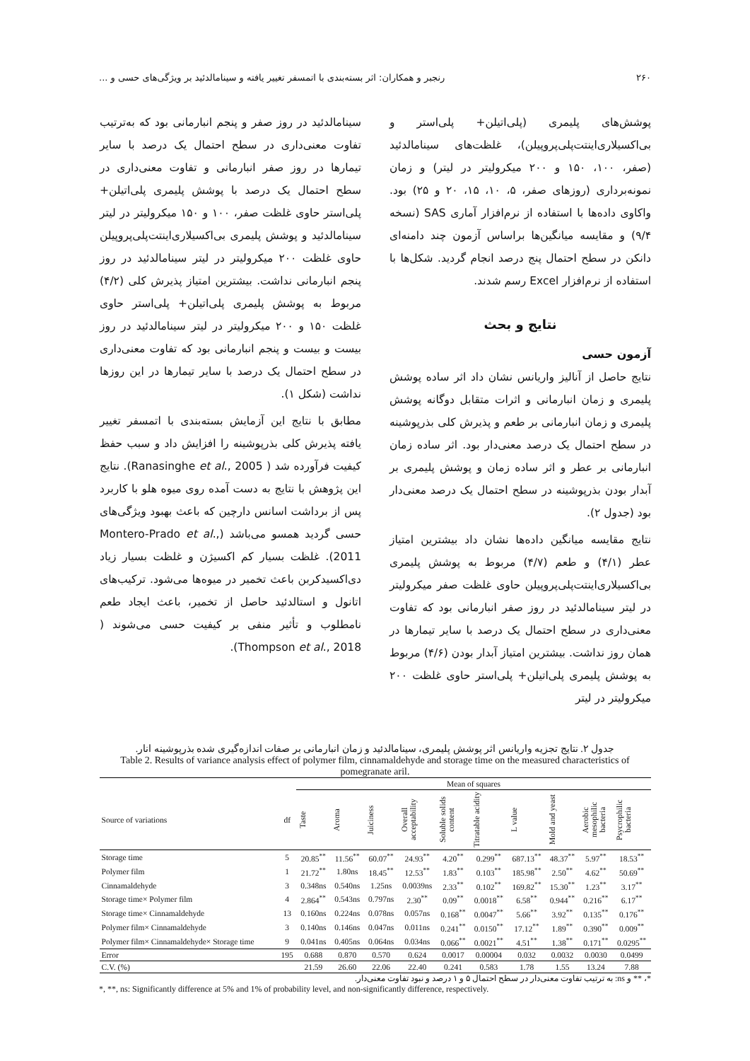۲۶۰ رنجبر و همکاران: اثر بسته‌بندی با اتمسفر تغییر یافته و سینامالدئید بر ویژگی‌های حسی و ...
پوشش‌های پلیمری (پلی‌اتیلن+ پلی‌استر و بی‌اکسیلاری‌اینتت‌پلی‌پروپیلن)، غلظت‌های سینامالدئید (صفر، ۱۰۰، ۱۵۰ و ۲۰۰ میکرولیتر در لیتر) و زمان نمونه‌برداری (روزهای صفر، ۵، ۱۰، ۱۵، ۲۰ و ۲۵) بود. واکاوی داده‌ها با استفاده از نرم‌افزار آماری SAS (نسخه ۹/۴) و مقایسه میانگین‌ها براساس آزمون چند دامنه‌ای دانکن در سطح احتمال پنج درصد انجام گردید. شکل‌ها با استفاده از نرم‌افزار Excel رسم شدند.
نتایج و بحث
آزمون حسی
نتایج حاصل از آنالیز واریانس نشان داد اثر ساده پوشش پلیمری و زمان انبارمانی و اثرات متقابل دوگانه پوشش پلیمری و زمان انبارمانی بر طعم و پذیرش کلی بذرپوشینه در سطح احتمال یک درصد معنی‌دار بود. اثر ساده زمان انبارمانی بر عطر و اثر ساده زمان و پوشش پلیمری بر آبدار بودن بذرپوشینه در سطح احتمال یک درصد معنی‌دار بود (جدول ۲).
نتایج مقایسه میانگین داده‌ها نشان داد بیشترین امتیاز عطر (۴/۱) و طعم (۴/۷) مربوط به پوشش پلیمری بی‌اکسیلاری‌اینتت‌پلی‌پروپیلن حاوی غلظت صفر میکرولیتر در لیتر سینامالدئید در روز صفر انبارمانی بود که تفاوت معنی‌داری در سطح احتمال یک درصد با سایر تیمارها در همان روز نداشت. بیشترین امتیاز آبدار بودن (۴/۶) مربوط به پوشش پلیمری پلی‌اتیلن+ پلی‌استر حاوی غلظت ۲۰۰ میکرولیتر در لیتر
سینامالدئید در روز صفر و پنجم انبارمانی بود که به‌ترتیب تفاوت معنی‌داری در سطح احتمال یک درصد با سایر تیمارها در روز صفر انبارمانی و تفاوت معنی‌داری در سطح احتمال یک درصد با پوشش پلیمری پلی‌اتیلن+ پلی‌استر حاوی غلظت صفر، ۱۰۰ و ۱۵۰ میکرولیتر در لیتر سینامالدئید و پوشش پلیمری بی‌اکسیلاری‌اینتت‌پلی‌پروپیلن حاوی غلظت ۲۰۰ میکرولیتر در لیتر سینامالدئید در روز پنجم انبارمانی نداشت. بیشترین امتیاز پذیرش کلی (۴/۲) مربوط به پوشش پلیمری پلی‌اتیلن+ پلی‌استر حاوی غلظت ۱۵۰ و ۲۰۰ میکرولیتر در لیتر سینامالدئید در روز بیست و بیست و پنجم انبارمانی بود که تفاوت معنی‌داری در سطح احتمال یک درصد با سایر تیمارها در این روزها نداشت (شکل ۱).
مطابق با نتایج این آزمایش بسته‌بندی با اتمسفر تغییر یافته پذیرش کلی بذرپوشینه را افزایش داد و سبب حفظ کیفیت فرآورده شد ( Ranasinghe et al., 2005). نتایج این پژوهش با نتایج به دست آمده روی میوه هلو با کاربرد پس از برداشت اسانس دارچین که باعث بهبود ویژگی‌های حسی گردید همسو می‌باشد (Montero-Prado et al., 2011). غلظت بسیار کم اکسیژن و غلظت بسیار زیاد دی‌اکسیدکربن باعث تخمیر در میوه‌ها می‌شود. ترکیب‌های اتانول و استالدئید حاصل از تخمیر، باعث ایجاد طعم نامطلوب و تأثیر منفی بر کیفیت حسی می‌شوند ( Thompson et al., 2018).
جدول ۲. نتایج تجزیه واریانس اثر پوشش پلیمری، سینامالدئید و زمان انبارمانی بر صفات اندازه‌گیری شده بذرپوشینه انار.
Table 2. Results of variance analysis effect of polymer film, cinnamaldehyde and storage time on the measured characteristics of pomegranate aril.
| | | Mean of squares | | | | | | | | | |
| --- | --- | --- | --- | --- | --- | --- | --- | --- | --- | --- | --- |
| Source of variations | df | Taste | Aroma | Juiciness | Overall acceptability | Soluble solids content | Titratable acidity | L value | Mold and yeast | Aerobic mesophilic bacteria | Psycrophilic bacteria |
| Storage time | 5 | 20.85<sup>**</sup> | 11.56<sup>**</sup> | 60.07<sup>**</sup> | 24.93<sup>**</sup> | 4.20<sup>**</sup> | 0.299<sup>**</sup> | 687.13<sup>**</sup> | 48.37<sup>**</sup> | 5.97<sup>**</sup> | 18.53<sup>**</sup> |
| Polymer film | 1 | 21.72<sup>**</sup> | 1.80ns | 18.45<sup>**</sup> | 12.53<sup>**</sup> | 1.83<sup>**</sup> | 0.103<sup>**</sup> | 185.98<sup>**</sup> | 2.50<sup>**</sup> | 4.62<sup>**</sup> | 50.69<sup>**</sup> |
| Cinnamaldehyde | 3 | 0.348ns | 0.540ns | 1.25ns | 0.0039ns | 2.33<sup>**</sup> | 0.102<sup>**</sup> | 169.82<sup>**</sup> | 15.30<sup>**</sup> | 1.23<sup>**</sup> | 3.17<sup>**</sup> |
| Storage time× Polymer film | 4 | 2.864<sup>**</sup> | 0.543ns | 0.797ns | 2.30<sup>**</sup> | 0.09<sup>**</sup> | 0.0018<sup>**</sup> | 6.58<sup>**</sup> | 0.944<sup>**</sup> | 0.216<sup>**</sup> | 6.17<sup>**</sup> |
| Storage time× Cinnamaldehyde | 13 | 0.160ns | 0.224ns | 0.078ns | 0.057ns | 0.168<sup>**</sup> | 0.0047<sup>**</sup> | 5.66<sup>**</sup> | 3.92<sup>**</sup> | 0.135<sup>**</sup> | 0.176<sup>**</sup> |
| Polymer film× Cinnamaldehyde | 3 | 0.140ns | 0.146ns | 0.047ns | 0.011ns | 0.241<sup>**</sup> | 0.0150<sup>**</sup> | 17.12<sup>**</sup> | 1.89<sup>**</sup> | 0.390<sup>**</sup> | 0.009<sup>**</sup> |
| Polymer film× Cinnamaldehyde× Storage time | 9 | 0.041ns | 0.405ns | 0.064ns | 0.034ns | 0.066<sup>**</sup> | 0.0021<sup>**</sup> | 4.51<sup>**</sup> | 1.38<sup>**</sup> | 0.171<sup>**</sup> | 0.0295<sup>**</sup> |
| Error | 195 | 0.688 | 0.870 | 0.570 | 0.624 | 0.0017 | 0.00004 | 0.032 | 0.0032 | 0.0030 | 0.0499 |
| C.V. (%) | | 21.59 | 26.60 | 22.06 | 22.40 | 0.241 | 0.583 | 1.78 | 1.55 | 13.24 | 7.88 |
*، ** و ns: به ترتیب تفاوت معنی‌دار در سطح احتمال ۵ و ۱ درصد و نبود تفاوت معنی‌دار.
*, **, ns: Significantly difference at 5% and 1% of probability level, and non-significantly difference, respectively.